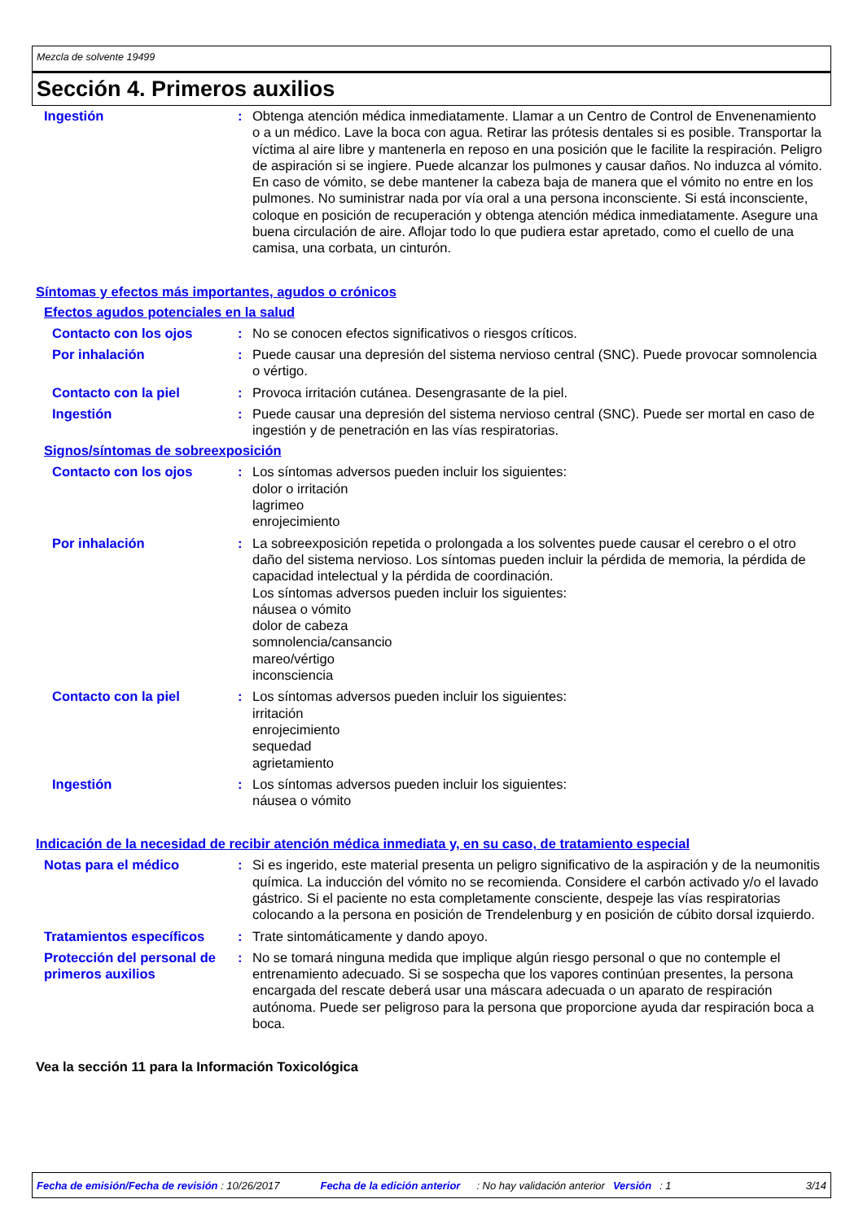Mezcla de solvente 19499
Sección 4. Primeros auxilios
Ingestión : Obtenga atención médica inmediatamente. Llamar a un Centro de Control de Envenenamiento o a un médico. Lave la boca con agua. Retirar las prótesis dentales si es posible. Transportar la víctima al aire libre y mantenerla en reposo en una posición que le facilite la respiración. Peligro de aspiración si se ingiere. Puede alcanzar los pulmones y causar daños. No induzca al vómito. En caso de vómito, se debe mantener la cabeza baja de manera que el vómito no entre en los pulmones. No suministrar nada por vía oral a una persona inconsciente. Si está inconsciente, coloque en posición de recuperación y obtenga atención médica inmediatamente. Asegure una buena circulación de aire. Aflojar todo lo que pudiera estar apretado, como el cuello de una camisa, una corbata, un cinturón.
Síntomas y efectos más importantes, agudos o crónicos
Efectos agudos potenciales en la salud
Contacto con los ojos : No se conocen efectos significativos o riesgos críticos.
Por inhalación : Puede causar una depresión del sistema nervioso central (SNC). Puede provocar somnolencia o vértigo.
Contacto con la piel : Provoca irritación cutánea. Desengrasante de la piel.
Ingestión : Puede causar una depresión del sistema nervioso central (SNC). Puede ser mortal en caso de ingestión y de penetración en las vías respiratorias.
Signos/síntomas de sobreexposición
Contacto con los ojos : Los síntomas adversos pueden incluir los siguientes:
dolor o irritación
lagrimeo
enrojecimiento
Por inhalación : La sobreexposición repetida o prolongada a los solventes puede causar el cerebro o el otro daño del sistema nervioso. Los síntomas pueden incluir la pérdida de memoria, la pérdida de capacidad intelectual y la pérdida de coordinación.
Los síntomas adversos pueden incluir los siguientes:
náusea o vómito
dolor de cabeza
somnolencia/cansancio
mareo/vértigo
inconsciencia
Contacto con la piel : Los síntomas adversos pueden incluir los siguientes:
irritación
enrojecimiento
sequedad
agrietamiento
Ingestión : Los síntomas adversos pueden incluir los siguientes:
náusea o vómito
Indicación de la necesidad de recibir atención médica inmediata y, en su caso, de tratamiento especial
Notas para el médico : Si es ingerido, este material presenta un peligro significativo de la aspiración y de la neumonitis química. La inducción del vómito no se recomienda. Considere el carbón activado y/o el lavado gástrico. Si el paciente no esta completamente consciente, despeje las vías respiratorias colocando a la persona en posición de Trendelenburg y en posición de cúbito dorsal izquierdo.
Tratamientos específicos : Trate sintomáticamente y dando apoyo.
Protección del personal de primeros auxilios
: No se tomará ninguna medida que implique algún riesgo personal o que no contemple el entrenamiento adecuado. Si se sospecha que los vapores continúan presentes, la persona encargada del rescate deberá usar una máscara adecuada o un aparato de respiración autónoma. Puede ser peligroso para la persona que proporcione ayuda dar respiración boca a boca.
Vea la sección 11 para la Información Toxicológica
Fecha de emisión/Fecha de revisión : 10/26/2017 Fecha de la edición anterior: No hay validación anterior Versión: 1 3/14